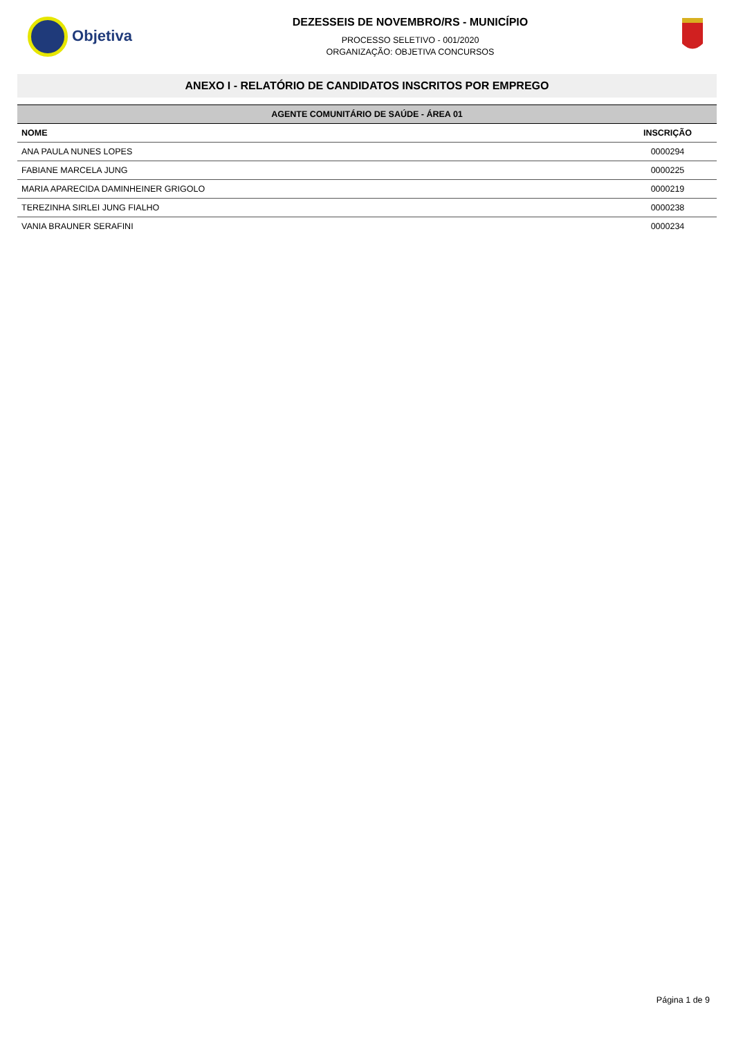Objetiva
DEZESSEIS DE NOVEMBRO/RS - MUNICÍPIO
PROCESSO SELETIVO - 001/2020
ORGANIZAÇÃO: OBJETIVA CONCURSOS
ANEXO I - RELATÓRIO DE CANDIDATOS INSCRITOS POR EMPREGO
| AGENTE COMUNITÁRIO DE SAÚDE - ÁREA 01 | |
| --- | --- |
| NOME | INSCRIÇÃO |
| ANA PAULA NUNES LOPES | 0000294 |
| FABIANE MARCELA JUNG | 0000225 |
| MARIA APARECIDA DAMINHEINER GRIGOLO | 0000219 |
| TEREZINHA SIRLEI JUNG FIALHO | 0000238 |
| VANIA BRAUNER SERAFINI | 0000234 |
Página 1 de 9